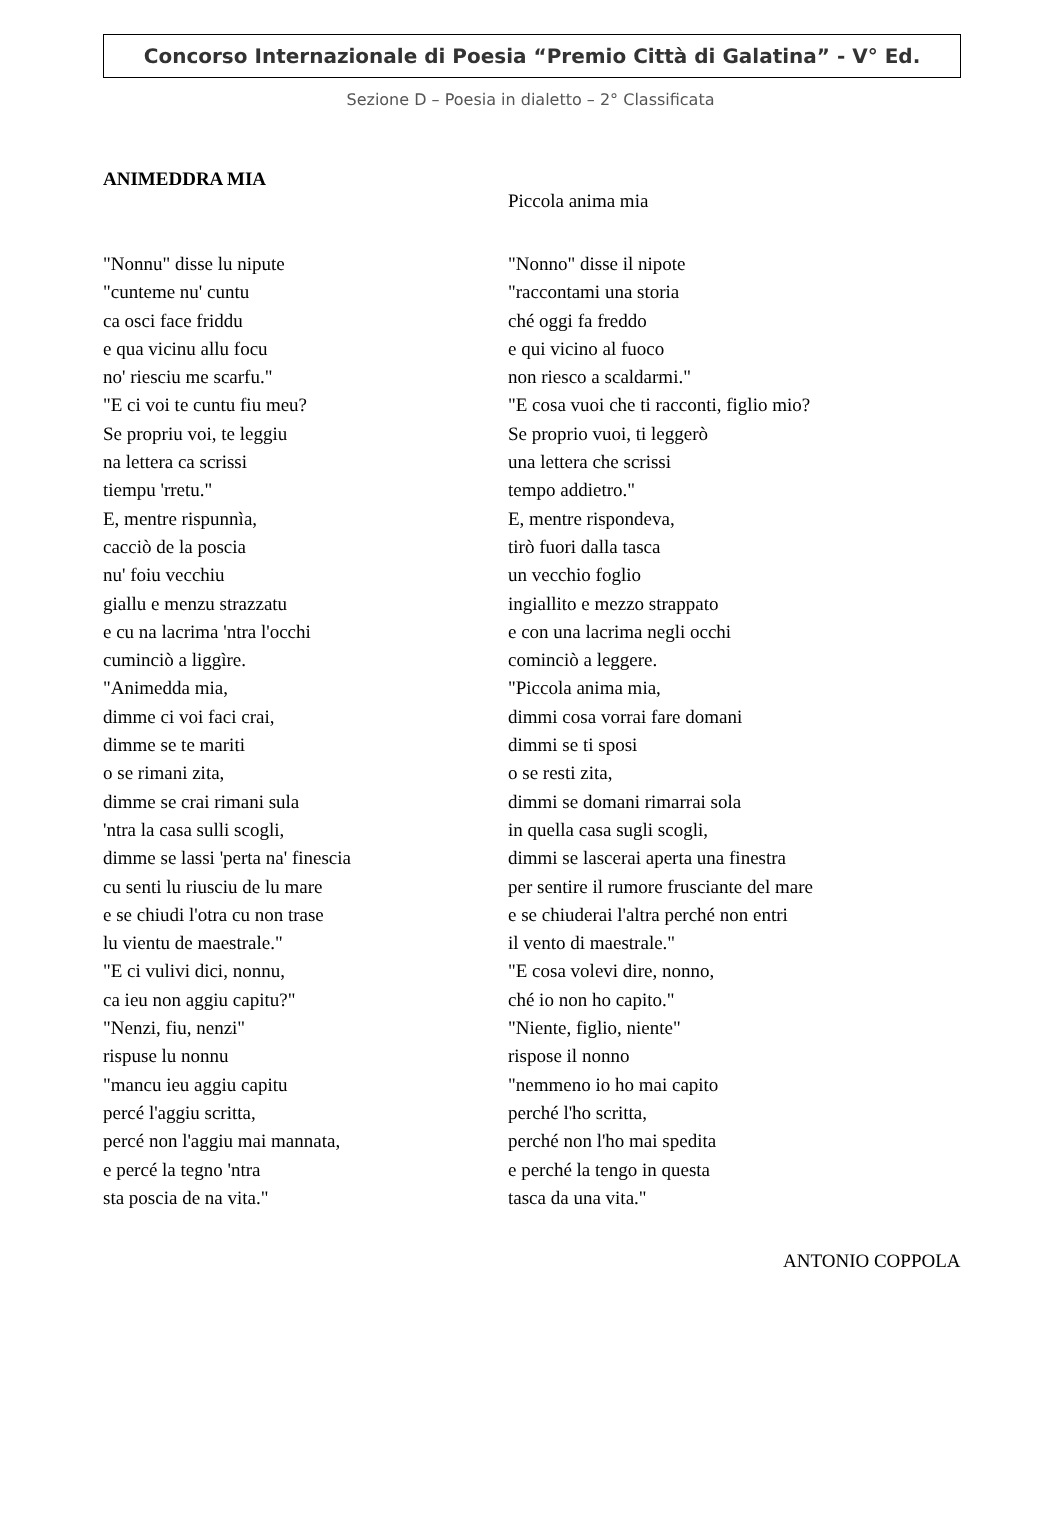Concorso Internazionale di Poesia “Premio Città di Galatina” - V° Ed.
Sezione D – Poesia in dialetto – 2° Classificata
ANIMEDDRA MIA
"Nonnu" disse lu nipute
"cunteme nu' cuntu
ca osci face friddu
e qua vicinu allu focu
no' riesciu me scarfu."
"E ci voi te cuntu fiu meu?
Se propriu voi, te leggiu
na lettera ca scrissi
tiempu 'rretu."
E, mentre rispunnìa,
cacciò de la poscia
nu' foiu vecchiu
giallu e menzu strazzatu
e cu na lacrima 'ntra l'occhi
cuminciò a liggìre.
"Animedda mia,
dimme ci voi faci crai,
dimme se te mariti
o se rimani zita,
dimme se crai rimani sula
'ntra la casa sulli scogli,
dimme se lassi 'perta na' finescia
cu senti lu riusciu de lu mare
e se chiudi l'otra cu non trase
lu vientu de maestrale."
"E ci vulivi dici, nonnu,
ca ieu non aggiu capitu?"
"Nenzi, fiu, nenzi"
rispuse lu nonnu
"mancu ieu aggiu capitu
percé l'aggiu scritta,
percé non l'aggiu mai mannata,
e percé la tegno 'ntra
sta poscia de na vita."
Piccola anima mia
"Nonno" disse il nipote
"raccontami una storia
ché oggi fa freddo
e qui vicino al fuoco
non riesco a scaldarmi."
"E cosa vuoi che ti racconti, figlio mio?
Se proprio vuoi, ti leggerò
una lettera che scrissi
tempo addietro."
E, mentre rispondeva,
tirò fuori dalla tasca
un vecchio foglio
ingiallito e mezzo strappato
e con una lacrima negli occhi
cominciò a leggere.
"Piccola anima mia,
dimmi cosa vorrai fare domani
dimmi se ti sposi
o se resti zita,
dimmi se domani rimarrai sola
in quella casa sugli scogli,
dimmi se lascerai aperta una finestra
per sentire il rumore frusciante del mare
e se chiuderai l'altra perché non entri
il vento di maestrale."
"E cosa volevi dire, nonno,
ché io non ho capito."
"Niente, figlio, niente"
rispose il nonno
"nemmeno io ho mai capito
perché l'ho scritta,
perché non l'ho mai spedita
e perché la tengo in questa
tasca da una vita."
ANTONIO COPPOLA